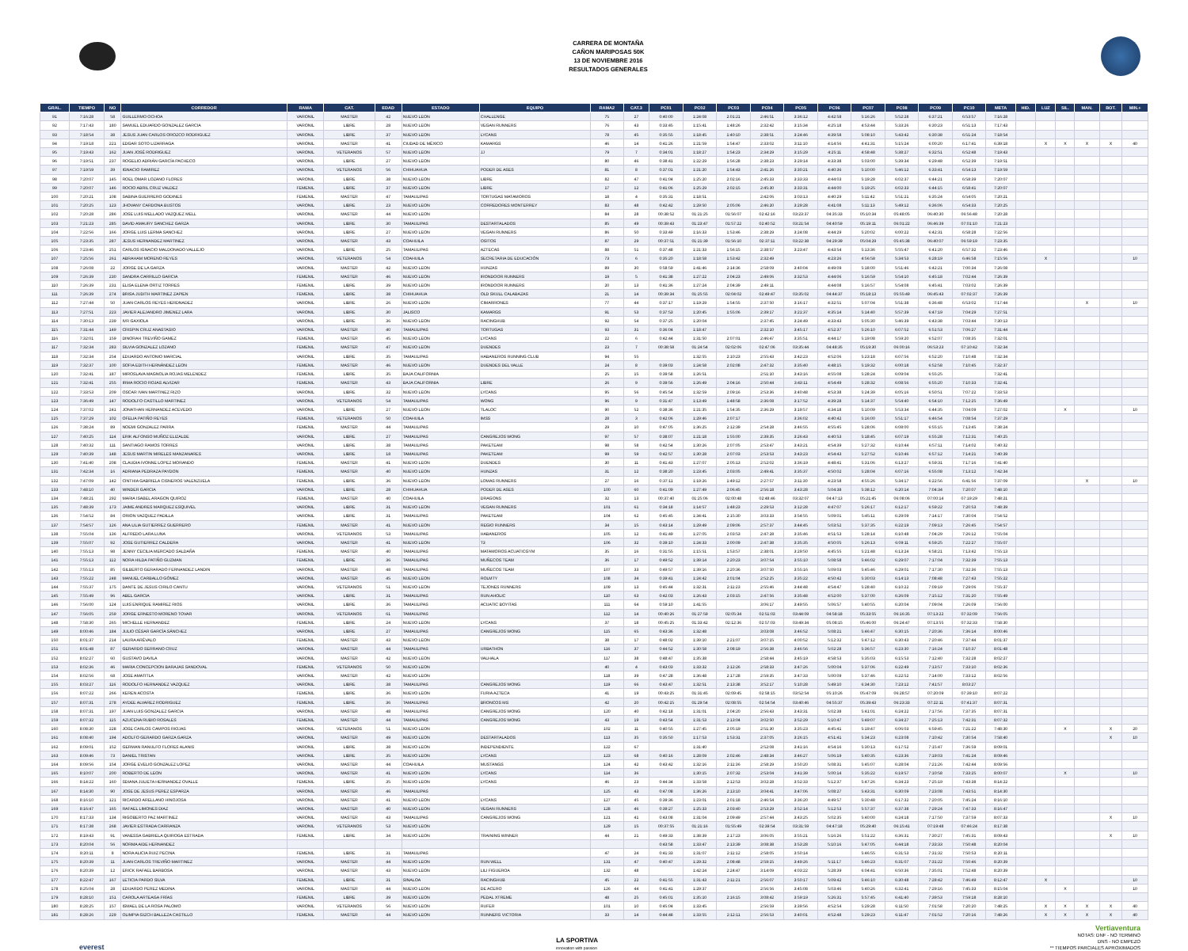CARRERA DE MONTAÑA
CAÑON MARIPOSAS 50K
13 DE NOVIEMBRE 2016
RESULTADOS GENERALES
| GRAL. | TIEMPO | NO | CORREDOR | RAMA | CAT. | EDAD | ESTADO | EQUIPO | RAMA2 | CAT.3 | PC01 | PC02 | PC03 | PC04 | PC05 | PC06 | PC07 | PC08 | PC09 | PC10 | META | HID. | LUZ | SIL. | MAN. | BOT. | MIN.+ |
| --- | --- | --- | --- | --- | --- | --- | --- | --- | --- | --- | --- | --- | --- | --- | --- | --- | --- | --- | --- | --- | --- | --- | --- | --- | --- | --- | --- |
| 91 | 7:16:28 | 58 | GUILLERMO OCHOA | VARONIL | MASTER | 42 | NUEVO LEON | CHALLENGE | 75 | 27 | 0:40:00 | 1:24:08 | 2:01:21 | 2:46:51 | 3:36:12 | 4:42:58 | 5:16:26 | 5:52:28 | 6:37:21 | 6:53:57 | 7:16:28 | | | | | | |
| 92 | 7:17:43 | 180 | SAMUEL EDUARDO GONZALEZ GARCIA | VARONIL | LIBRE | 28 | NUEVO LEON | VEGAN RUNNERS | 76 | 43 | 0:33:45 | 1:15:41 | 1:48:26 | 2:32:42 | 3:15:34 | 4:25:18 | 4:53:44 | 5:33:26 | 6:30:23 | 6:51:13 | 7:17:43 | | | | | | |
| 93 | 7:18:54 | 38 | JESUS JUAN CARLOS OROZCO RODRIGUEZ | VARONIL | LIBRE | 37 | NUEVO LEON | LYCANS | 78 | 45 | 0:35:55 | 1:18:45 | 1:40:10 | 2:38:51 | 3:24:46 | 4:39:58 | 5:08:10 | 5:43:42 | 6:30:38 | 6:51:24 | 7:18:54 | | | | | | |
| 94 | 7:19:18 | 221 | EDGAR SOTO LIZARRAGA | VARONIL | MASTER | 41 | CIUDAD DE MÉXICO | KAMARGS | 46 | 14 | 0:41:26 | 1:21:59 | 1:54:47 | 2:33:02 | 3:11:10 | 4:14:56 | 4:41:31 | 5:15:24 | 6:00:20 | 6:17:41 | 6:39:18 | | X | X | X | X | 40 |
| 95 | 7:19:43 | 162 | JUAN JOSÉ RODRIGUEZ | VARONIL | VETERANOS | 57 | NUEVO LEON | JJ | 79 | 7 | 0:34:01 | 1:18:27 | 1:54:23 | 2:34:29 | 3:15:29 | 4:25:11 | 4:58:48 | 5:38:27 | 6:32:51 | 6:52:48 | 7:19:43 | | | | | | |
| 96 | 7:19:51 | 237 | ROGELIO ADRIÁN GARCÍA PACHECO | VARONIL | LIBRE | 27 | NUEVO LEON | | 80 | 46 | 0:38:41 | 1:22:29 | 1:56:28 | 2:38:23 | 3:29:14 | 4:33:38 | 5:03:00 | 5:39:34 | 6:29:48 | 6:52:39 | 7:19:51 | | | | | | |
| 97 | 7:19:59 | 39 | IGNACIO RAMIREZ | VARONIL | VETERANOS | 56 | CHIHUAHUA | PODER DE ASES | 81 | 8 | 0:37:01 | 1:21:20 | 1:54:43 | 2:41:26 | 3:30:21 | 4:40:36 | 5:10:00 | 5:46:12 | 6:33:41 | 6:54:13 | 7:19:59 | | | | | | |
| 98 | 7:20:07 | 145 | ROEL OMAR LOZANO FLORES | VARONIL | LIBRE | 38 | NUEVO LEON | LIBRE | 82 | 47 | 0:41:04 | 1:25:20 | 2:02:16 | 2:45:33 | 3:33:33 | 4:44:03 | 5:19:28 | 6:02:37 | 6:44:21 | 6:58:39 | 7:20:07 | | | | | | |
| 99 | 7:20:07 | 146 | ROCIO ABRIL CRUZ VALDEZ | FEMENIL | LIBRE | 37 | NUEVO LEON | LIBRE | 17 | 12 | 0:41:06 | 1:25:29 | 2:02:15 | 2:45:30 | 3:33:31 | 4:44:00 | 5:19:25 | 6:02:33 | 6:44:15 | 6:58:41 | 7:20:07 | | | | | | |
| 100 | 7:20:21 | 108 | SABINA GUERRERO GODINES | FEMENIL | MASTER | 47 | TAMAULIPAS | TORTUGAS MATAMOROS | 18 | 4 | 0:35:31 | 1:18:51 | | 2:42:06 | 3:03:13 | 4:40:29 | 5:11:42 | 5:51:21 | 6:35:24 | 6:54:05 | 7:20:21 | | | | | | |
| 101 | 7:20:25 | 123 | JHOVANY CARDONA BUSTOS | VARONIL | LIBRE | 23 | NUEVO LEON | CORREDORES MONTERREY | 83 | 48 | 0:42:42 | 1:29:50 | 2:05:06 | 2:46:20 | 3:29:28 | 4:41:08 | 5:11:13 | 5:49:12 | 6:36:06 | 6:54:33 | 7:20:25 | | | | | | |
| 102 | 7:20:28 | 286 | JOSE LUIS MELLADO VAZQUEZ MELL | VARONIL | MASTER | 44 | NUEVO LEON | | 84 | 28 | 00:38:52 | 01:21:25 | 01:56:07 | 02:42:16 | 03:23:37 | 04:35:33 | 05:10:34 | 05:48:05 | 06:40:30 | 06:56:48 | 7:20:28 | | | | | | |
| 103 | 7:21:23 | 285 | DAVID AMAURY SANCHEZ GARZA | VARONIL | LIBRE | 30 | TAMAULIPAS | DESTARTALADOS | 85 | 49 | 00:39:43 | 01:23:47 | 01:57:22 | 02:40:52 | 03:21:54 | 04:40:59 | 05:19:11 | 06:01:22 | 06:46:39 | 07:01:10 | 7:21:23 | | | | | | |
| 104 | 7:22:56 | 166 | JORGE LUIS LERMA SANCHEZ | VARONIL | LIBRE | 27 | NUEVO LEON | VEGAN RUNNERS | 86 | 50 | 0:33:49 | 1:16:33 | 1:53:46 | 2:38:29 | 3:24:08 | 4:44:29 | 5:20:02 | 6:00:22 | 6:42:31 | 6:58:28 | 7:22:56 | | | | | | |
| 105 | 7:23:35 | 287 | JESUS HERNANDEZ MARTINEZ | VARONIL | MASTER | 43 | COAHUILA | OSITOS | 87 | 29 | 00:37:51 | 01:21:39 | 01:56:10 | 02:37:11 | 03:22:38 | 04:29:39 | 05:04:29 | 05:45:38 | 06:40:07 | 06:59:19 | 7:23:35 | | | | | | |
| 106 | 7:23:46 | 251 | CARLOS IGNACIO MALDONADO VALLEJO | VARONIL | LIBRE | 25 | TAMAULIPAS | AZTECAS | 88 | 51 | 0:37:48 | 1:21:33 | 1:56:15 | 2:38:57 | 3:23:47 | 4:43:54 | 5:13:36 | 5:55:47 | 6:41:20 | 6:57:32 | 7:23:46 | | | | | | |
| 107 | 7:25:56 | 261 | ABRAHAM MORENO REYES | VARONIL | VETERANOS | 54 | COAHUILA | SECRETARIA DE EDUCACIÓN | 73 | 6 | 0:35:20 | 1:18:58 | 1:53:42 | 2:32:49 | | 4:23:26 | 4:56:58 | 5:34:53 | 6:28:19 | 6:46:58 | 7:15:56 | | X | | | | 10 |
| 108 | 7:26:08 | 22 | JORGE DE LA GARZA | VARONIL | MASTER | 42 | NUEVO LEON | HUNZAS | 89 | 30 | 0:58:59 | 1:41:46 | 2:14:36 | 2:58:09 | 3:40:04 | 4:49:09 | 5:18:00 | 5:51:46 | 6:42:21 | 7:00:34 | 7:26:08 | | | | | | |
| 109 | 7:26:39 | 230 | SANDRA CARRILLO GARCIA | FEMENIL | MASTER | 46 | NUEVO LEON | IRONDOOR RUNNERS | 19 | 5 | 0:41:38 | 1:27:22 | 2:04:23 | 2:49:06 | 3:32:53 | 4:44:06 | 5:16:59 | 5:54:10 | 6:45:18 | 7:02:44 | 7:26:39 | | | | | | |
| 110 | 7:26:39 | 231 | ELISA ELENA ORTIZ TORRES | FEMENIL | LIBRE | 39 | NUEVO LEON | IRONDOOR RUNNERS | 20 | 13 | 0:41:36 | 1:27:24 | 2:04:39 | 2:49:11 | | 4:44:08 | 5:16:57 | 5:54:08 | 6:45:41 | 7:03:02 | 7:26:39 | | | | | | |
| 111 | 7:26:39 | 274 | BRISA JUDITH MARTINEZ ZAPIEN | FEMENIL | LIBRE | 38 | CHIHUAHUA | OLD SKULL CALABAZAS | 21 | 14 | 00:39:34 | 01:25:55 | 02:04:02 | 02:49:47 | 03:35:02 | 04:44:37 | 05:18:13 | 05:55:49 | 06:45:43 | 07:02:37 | 7:26:39 | | | | | | |
| 112 | 7:27:44 | 50 | JUAN CARLOS REYES HERDNADEZ | VARONIL | LIBRE | 26 | NUEVO LEON | CIMARRONES | 77 | 44 | 0:37:17 | 1:19:29 | 1:54:55 | 2:37:50 | 3:16:17 | 4:32:51 | 5:07:04 | 5:51:38 | 6:36:48 | 6:53:02 | 7:17:44 | | | | X | | 10 |
| 113 | 7:27:51 | 223 | JAVIER ALEJANDRO JIMENEZ LARA | VARONIL | LIBRE | 30 | JALISCO | KAMARGS | 91 | 53 | 0:37:53 | 1:20:45 | 1:55:06 | 2:39:17 | 3:21:37 | 4:35:14 | 5:14:40 | 5:57:39 | 6:47:19 | 7:04:29 | 7:27:51 | | | | | | |
| 114 | 7:30:13 | 239 | IVR GAXIOLA | VARONIL | LIBRE | 36 | NUEVO LEON | RACINGHUB | 92 | 54 | 0:37:25 | 1:20:04 | | 2:37:45 | 3:24:49 | 4:33:43 | 5:05:30 | 5:46:39 | 6:43:38 | 7:03:44 | 7:30:13 | | | | | | |
| 115 | 7:31:44 | 149 | CRISPIN CRUZ ANASTASIO | VARONIL | MASTER | 40 | TAMAULIPAS | TORTUGAS | 93 | 31 | 0:36:04 | 1:18:47 | | 2:32:10 | 3:45:17 | 4:52:37 | 5:26:10 | 6:07:52 | 6:51:53 | 7:06:27 | 7:31:44 | | | | | | |
| 116 | 7:32:01 | 159 | DINORAH TREVIÑO GAMEZ | FEMENIL | MASTER | 45 | NUEVO LEON | LYCANS | 22 | 6 | 0:42:44 | 1:31:50 | 2:07:01 | 2:46:47 | 3:35:51 | 4:44:17 | 5:19:08 | 5:59:20 | 6:52:07 | 7:08:35 | 7:32:01 | | | | | | |
| 117 | 7:32:34 | 283 | SILVIA GONZALEZ LOZANO | FEMENIL | MASTER | 47 | NUEVO LEON | DUENDES | 23 | 7 | 00:38:58 | 01:24:54 | 02:02:06 | 02:47:06 | 03:35:44 | 04:48:35 | 05:19:30 | 06:00:16 | 06:53:23 | 07:10:42 | 7:32:34 | | | | | | |
| 118 | 7:32:34 | 254 | EDUARDO ANTONIO MARCIAL | VARONIL | LIBRE | 35 | TAMAULIPAS | HABANEROS RUNNING CLUB | 94 | 55 | | 1:32:55 | 2:10:23 | 2:55:43 | 3:42:23 | 4:52:06 | 5:23:18 | 6:07:56 | 6:52:20 | 7:10:48 | 7:32:34 | | | | | | |
| 119 | 7:32:37 | 100 | SOFIA EDITH HERNÁNDEZ LEON | FEMENIL | MASTER | 46 | NUEVO LEON | DUENDES DEL VALLE | 24 | 8 | 0:39:03 | 1:24:58 | 2:02:08 | 2:47:32 | 3:35:40 | 4:48:15 | 5:19:32 | 6:00:18 | 6:52:58 | 7:10:45 | 7:32:37 | | | | | | |
| 120 | 7:32:41 | 187 | MIROSLAVA MAGNOLIA ROJAS MELENDEZ | FEMENIL | LIBRE | 35 | BAJA CALIFORNIA | | 25 | 15 | 0:39:58 | 1:26:51 | | 2:51:10 | 3:43:16 | 4:55:08 | 5:28:24 | 6:09:04 | 6:55:25 | | 7:32:41 | | | | | | |
| 121 | 7:32:41 | 255 | IRMA ROCIO ROJAS ALVIZAR | FEMENIL | MASTER | 43 | BAJA CALIFORNIA | LIBRE | 26 | 9 | 0:39:56 | 1:26:49 | 2:04:16 | 2:50:44 | 3:43:11 | 4:54:49 | 5:28:32 | 6:08:56 | 6:55:20 | 7:10:33 | 7:32:41 | | | | | | |
| 122 | 7:33:53 | 209 | OSCAR IVAN MARTINEZ RIZO | VARONIL | LIBRE | 32 | NUEVO LEON | LYCANS | 95 | 56 | 0:45:54 | 1:32:59 | 2:09:16 | 2:53:36 | 3:40:48 | 4:53:38 | 5:24:39 | 6:05:16 | 6:50:51 | 7:07:22 | 7:33:53 | | | | | | |
| 123 | 7:36:49 | 147 | RODOLFO CASTILLO MARTINEZ | VARONIL | VETERANOS | 54 | TAMAULIPAS | WONG | 96 | 9 | 0:31:47 | 1:13:49 | 1:48:58 | 2:36:08 | 3:17:52 | 4:39:28 | 5:14:37 | 5:54:40 | 6:54:10 | 7:12:25 | 7:36:49 | | | | | | |
| 124 | 7:37:02 | 241 | JONATHAN HERNANDEZ ACEVEDO | VARONIL | LIBRE | 27 | NUEVO LEON | TLALOC | 90 | 52 | 0:38:36 | 1:21:35 | 1:54:35 | 2:36:29 | 3:19:57 | 4:34:18 | 5:10:09 | 5:53:34 | 6:44:35 | 7:04:09 | 7:27:02 | | | X | | | 10 |
| 125 | 7:37:29 | 102 | OFELIA PATIÑO REYES | FEMENIL | VETERANOS | 50 | COAHUILA | IMSS | 28 | 3 | 0:42:06 | 1:29:46 | 2:07:17 | | 3:36:02 | 4:40:42 | 5:16:00 | 5:51:17 | 6:46:54 | 7:08:54 | 7:37:29 | | | | | | |
| 126 | 7:38:24 | 89 | NOEMI GONZALEZ PARRA | FEMENIL | MASTER | 44 | TAMAULIPAS | | 29 | 10 | 0:47:05 | 1:36:25 | 2:12:39 | 2:54:28 | 3:46:55 | 4:55:45 | 5:28:06 | 6:08:00 | 6:55:15 | 7:13:45 | 7:38:24 | | | | | | |
| 127 | 7:40:25 | 114 | ERIK ALFONSO MUÑOZ ELIZALDE | VARONIL | LIBRE | 27 | TAMAULIPAS | CANGREJOS WONG | 97 | 57 | 0:38:07 | 1:21:18 | 1:55:00 | 2:39:35 | 3:26:43 | 4:40:53 | 5:18:45 | 6:07:19 | 6:55:28 | 7:12:31 | 7:40:25 | | | | | | |
| 128 | 7:40:32 | 111 | SANTIAGO RAMOS TORRES | VARONIL | LIBRE | 38 | TAMAULIPAS | PAKETEAM | 98 | 58 | 0:42:54 | 1:30:26 | 2:07:05 | 2:53:47 | 3:43:21 | 4:54:39 | 5:27:32 | 6:10:44 | 6:57:11 | 7:14:02 | 7:40:32 | | | | | | |
| 129 | 7:40:39 | 148 | JESUS MARTIN MIRELES MANZANARES | VARONIL | LIBRE | 18 | TAMAULIPAS | PAKETEAM | 99 | 59 | 0:42:57 | 1:30:28 | 2:07:03 | 2:53:53 | 3:43:23 | 4:54:43 | 5:27:52 | 6:10:46 | 6:57:12 | 7:14:21 | 7:40:39 | | | | | | |
| 130 | 7:41:40 | 208 | CLAUDIA IVONNE LOPEZ MORANDO | FEMENIL | MASTER | 41 | NUEVO LEON | DUENDES | 30 | 11 | 0:41:43 | 1:27:07 | 2:05:13 | 2:52:02 | 3:36:19 | 4:48:41 | 5:31:06 | 6:13:27 | 6:59:31 | 7:17:16 | 7:41:40 | | | | | | |
| 131 | 7:42:34 | 16 | ADRIANA PEDRAZA PAYDON | FEMENIL | MASTER | 40 | NUEVO LEON | HUNZAS | 31 | 12 | 0:38:20 | 1:23:45 | 2:03:05 | 2:49:41 | 3:35:37 | 4:50:02 | 5:28:04 | 6:07:16 | 6:55:08 | 7:13:12 | 7:42:34 | | | | | | |
| 132 | 7:47:09 | 142 | CINTHIA GABRIELA CISNEROS VALENZUELA | FEMENIL | LIBRE | 36 | NUEVO LEON | LOMAS RUNNERS | 27 | 16 | 0:37:11 | 1:19:26 | 1:49:12 | 2:27:57 | 3:11:30 | 4:23:58 | 4:55:26 | 5:34:17 | 6:22:56 | 6:41:56 | 7:37:09 | | | | X | | 10 |
| 133 | 7:48:10 | 40 | WINDER GARCIA | VARONIL | LIBRE | 28 | CHIHUAHUA | PODER DE ASES | 100 | 60 | 0:41:09 | 1:27:49 | 2:06:45 | 2:56:18 | 3:43:28 | 5:04:38 | 5:38:12 | 6:20:14 | 7:04:34 | 7:20:07 | 7:48:10 | | | | | | |
| 134 | 7:48:21 | 292 | MARIA ISABEL ARAGON QUIROZ | FEMENIL | MASTER | 40 | COAHUILA | DRAGONS | 32 | 13 | 00:37:40 | 01:25:06 | 02:00:48 | 02:48:46 | 03:32:07 | 04:47:13 | 05:21:45 | 06:08:06 | 07:00:14 | 07:19:29 | 7:48:21 | | | | | | |
| 135 | 7:48:39 | 173 | JAIME ANDRES MARQUEZ ESQUIVEL | VARONIL | LIBRE | 31 | NUEVO LEON | VEGAN RUNNERS | 101 | 61 | 0:34:18 | 1:14:57 | 1:48:23 | 2:29:53 | 3:12:28 | 4:47:07 | 5:26:17 | 6:12:17 | 6:59:22 | 7:20:53 | 7:48:39 | | | | | | |
| 136 | 7:54:52 | 84 | ORION VAZQUEZ PADILLA | VARONIL | LIBRE | 31 | TAMAULIPAS | PAKETEAM | 104 | 62 | 0:45:45 | 1:34:41 | 2:15:30 | 3:03:33 | 3:54:55 | 5:09:01 | 5:45:11 | 6:29:09 | 7:14:17 | 7:30:04 | 7:54:52 | | | | | | |
| 137 | 7:54:57 | 126 | ANA LILIA GUTIERREZ GUERRERO | FEMENIL | MASTER | 41 | NUEVO LEON | REGIO RUNNERS | 34 | 15 | 0:43:14 | 1:29:49 | 2:09:06 | 2:57:37 | 3:44:45 | 5:03:52 | 5:37:35 | 6:22:19 | 7:09:13 | 7:26:45 | 7:54:57 | | | | | | |
| 138 | 7:55:04 | 136 | ALFREDO LARA LUNA | VARONIL | VETERANOS | 53 | TAMAULIPAS | HABANEROS | 105 | 12 | 0:41:49 | 1:27:05 | 2:03:53 | 2:47:28 | 3:35:46 | 4:51:53 | 5:28:14 | 6:10:48 | 7:04:29 | 7:26:12 | 7:55:04 | | | | | | |
| 139 | 7:55:07 | 92 | JOSE GUTIERREZ CALDERA | VARONIL | MASTER | 41 | NUEVO LEON | T3 | 106 | 32 | 0:39:10 | 1:24:33 | 2:00:09 | 2:47:38 | 3:35:35 | 4:50:05 | 5:26:13 | 6:09:11 | 6:59:25 | 7:22:27 | 7:55:07 | | | | | | |
| 140 | 7:55:13 | 98 | JENNY CECILIA MERCADO SALDAÑA | FEMENIL | MASTER | 40 | TAMAULIPAS | MATAMOROS ACUATICGYM | 35 | 16 | 0:31:55 | 1:15:51 | 1:53:57 | 2:38:01 | 3:29:50 | 4:45:55 | 5:21:48 | 6:13:24 | 6:58:21 | 7:13:42 | 7:55:13 | | | | | | |
| 141 | 7:55:13 | 112 | NORA HILDA PATIÑO GUZMAN | FEMENIL | LIBRE | 36 | TAMAULIPAS | MUÑECOS TEAM | 36 | 17 | 0:49:52 | 1:39:14 | 2:20:23 | 3:07:54 | 3:55:10 | 5:08:58 | 5:46:02 | 6:29:07 | 7:17:04 | 7:32:39 | 7:55:13 | | | | | | |
| 142 | 7:55:13 | 85 | GILBERTO GERARADO FERNANDEZ LANDIN | VARONIL | MASTER | 48 | TAMAULIPAS | MUÑECOS TEAM | 107 | 33 | 0:49:57 | 1:39:16 | 2:20:36 | 3:07:50 | 3:55:16 | 5:09:03 | 5:45:46 | 6:29:01 | 7:17:30 | 7:32:36 | 7:55:13 | | | | | | |
| 143 | 7:55:22 | 248 | MANUEL CARBALLO GÓMEZ | VARONIL | MASTER | 45 | NUEVO LEON | ROLMTY | 108 | 34 | 0:39:41 | 1:24:42 | 2:01:04 | 2:52:25 | 3:35:22 | 4:50:42 | 5:30:03 | 6:14:13 | 7:08:48 | 7:27:43 | 7:55:22 | | | | | | |
| 144 | 7:55:37 | 175 | DANTE DE JESUS CIRILO CANTU | VARONIL | VETERANOS | 51 | NUEVO LEON | TEJONES RUNNERS | 109 | 13 | 0:45:44 | 1:32:31 | 2:11:23 | 2:55:46 | 3:44:48 | 4:54:47 | 5:28:40 | 6:10:22 | 7:09:19 | 7:29:06 | 7:55:37 | | | | | | |
| 145 | 7:55:49 | 96 | ABEL GARCIA | VARONIL | LIBRE | 31 | TAMAULIPAS | RUN AHOLIC | 110 | 63 | 0:42:03 | 1:26:43 | 2:03:15 | 2:47:56 | 3:35:48 | 4:52:00 | 5:37:00 | 6:26:09 | 7:15:12 | 7:31:20 | 7:55:49 | | | | | | |
| 146 | 7:56:00 | 124 | LUIS ENRIQUE RAMIREZ RIOS | VARONIL | LIBRE | 36 | TAMAULIPAS | ACUATIC BOYITAS | 111 | 64 | 0:59:10 | 1:41:55 | | 3:06:17 | 3:49:55 | 5:06:57 | 5:40:55 | 6:20:04 | 7:09:04 | 7:26:09 | 7:56:00 | | | | | | |
| 147 | 7:56:05 | 259 | JORGE ERNESTO MORENO TOVAR | VARONIL | VETERANOS | 61 | TAMAULIPAS | | 112 | 14 | 00:40:26 | 01:27:59 | 02:05:34 | 02:51:03 | 03:44:09 | 04:58:18 | 05:33:55 | 06:16:35 | 07:13:22 | 07:32:09 | 7:56:05 | | | | | | |
| 148 | 7:58:30 | 265 | MICHELLE HERNANDEZ | FEMENIL | LIBRE | 24 | NUEVO LEON | LYCANS | 37 | 18 | 00:45:25 | 01:33:42 | 02:12:36 | 02:57:03 | 03:49:34 | 05:08:15 | 05:46:00 | 06:24:47 | 07:13:55 | 07:32:33 | 7:58:30 | | | | | | |
| 149 | 8:00:46 | 184 | JULIO CÉSAR GARCÍA SÁNCHEZ | VARONIL | LIBRE | 27 | TAMAULIPAS | CANGREJOS WONG | 115 | 65 | 0:43:36 | 1:32:48 | | 3:03:08 | 3:46:52 | 5:08:21 | 5:46:47 | 6:30:15 | 7:20:36 | 7:36:14 | 8:00:46 | | | | | | |
| 150 | 8:01:37 | 214 | LAURA ARÉVALO | FEMENIL | MASTER | 43 | NUEVO LEON | | 38 | 17 | 0:48:02 | 1:39:10 | 2:21:07 | 3:07:15 | 4:00:52 | 5:12:32 | 5:47:12 | 6:30:43 | 7:20:46 | 7:37:44 | 8:01:37 | | | | | | |
| 151 | 8:01:48 | 87 | GERARDO SERRANO CRUZ | VARONIL | MASTER | 44 | TAMAULIPAS | URBATHON | 116 | 37 | 0:44:52 | 1:30:58 | 2:08:19 | 2:56:38 | 3:46:56 | 5:02:28 | 5:36:57 | 6:23:30 | 7:16:24 | 7:10:37 | 8:01:48 | | | | | | |
| 152 | 8:02:27 | 60 | GUSTAVO DAVILA | VARONIL | MASTER | 42 | NUEVO LEON | VALHALA | 117 | 38 | 0:48:47 | 1:35:38 | | 2:58:44 | 3:45:19 | 4:58:53 | 5:35:03 | 6:15:53 | 7:12:40 | 7:32:28 | 8:02:27 | | | | | | |
| 153 | 8:02:36 | 46 | MARIA CONCEPCION BARAJAS SANDOVAL | FEMENIL | VETERANOS | 50 | NUEVO LEON | | 40 | 4 | 0:43:03 | 1:33:32 | 2:12:26 | 2:58:33 | 3:47:26 | 5:00:04 | 5:37:06 | 6:22:49 | 7:13:57 | 7:33:10 | 8:02:36 | | | | | | |
| 154 | 8:02:56 | 68 | JOSE AMATITLA | VARONIL | MASTER | 42 | NUEVO LEON | | 118 | 39 | 0:47:28 | 1:36:48 | 2:17:28 | 2:59:35 | 3:47:33 | 5:00:09 | 5:37:46 | 6:22:52 | 7:14:00 | 7:33:12 | 8:02:56 | | | | | | |
| 155 | 8:03:27 | 116 | RODOLFO HERNANDEZ VAZQUEZ | VARONIL | LIBRE | 38 | TAMAULIPAS | CANGREJOS WONG | 119 | 66 | 0:43:47 | 1:32:51 | 2:13:38 | 3:52:17 | 5:10:28 | 5:49:10 | 6:34:30 | 7:23:12 | 7:41:57 | 8:03:27 | | | | | | | |
| 156 | 8:07:22 | 266 | KEREN ACOSTA | FEMENIL | LIBRE | 36 | NUEVO LEON | FURIA AZTECA | 41 | 19 | 00:43:25 | 01:31:45 | 02:09:45 | 02:58:15 | 03:52:54 | 05:10:26 | 05:47:09 | 06:28:57 | 07:20:09 | 07:39:10 | 8:07:22 | | | | | | |
| 157 | 8:07:31 | 278 | AYDEE ALVAREZ RODRIGUEZ | FEMENIL | LIBRE | 36 | TAMAULIPAS | BRONCOS MS | 42 | 20 | 00:42:15 | 01:29:54 | 02:08:55 | 02:54:54 | 03:40:46 | 04:55:37 | 05:39:43 | 06:23:33 | 07:22:11 | 07:41:37 | 8:07:31 | | | | | | |
| 158 | 8:07:31 | 197 | JUAN LUIS GONZALEZ GARCIA | VARONIL | MASTER | 48 | TAMAULIPAS | CANGREJOS WONG | 120 | 40 | 0:42:18 | 1:31:01 | 2:04:20 | 2:56:43 | 3:43:31 | 5:02:38 | 5:41:01 | 6:24:22 | 7:17:56 | 7:37:35 | 8:07:31 | | | | | | |
| 159 | 8:07:32 | 115 | AZUCENA RUBIO ROSALES | FEMENIL | MASTER | 44 | TAMAULIPAS | CANGREJOS WONG | 43 | 19 | 0:43:54 | 1:31:53 | 2:13:04 | 3:02:50 | 3:52:29 | 5:10:47 | 5:49:07 | 6:34:27 | 7:25:13 | 7:42:31 | 8:07:32 | | | | | | |
| 160 | 8:08:30 | 228 | JOSE CARLOS CAMPOS RIOJAS | VARONIL | VETERANOS | 51 | NUEVO LEON | | 102 | 11 | 0:40:55 | 1:27:45 | 2:05:19 | 2:51:30 | 3:35:23 | 4:45:41 | 5:19:47 | 6:06:03 | 6:59:45 | 7:21:22 | 7:48:30 | | | X | | X | 20 |
| 161 | 8:08:40 | 194 | ADOLFO GERARDO GARZA GARZA | VARONIL | MASTER | 49 | NUEVO LEON | DESTARTALADOS | 113 | 35 | 0:35:50 | 1:17:53 | 1:53:31 | 2:37:05 | 3:26:15 | 4:51:41 | 5:34:23 | 6:23:08 | 7:10:42 | 7:30:54 | 7:58:40 | | | | | X | 10 |
| 162 | 8:09:01 | 152 | GERMAN RANULFO FLORES ALANIS | VARONIL | LIBRE | 38 | NUEVO LEON | INDEPENDIENTE | 122 | 67 | | 1:31:40 | | 2:52:08 | 3:41:16 | 4:54:16 | 5:30:13 | 6:17:52 | 7:15:47 | 7:36:59 | 8:09:01 | | | | | | |
| 163 | 8:09:46 | 73 | DANIEL TRISTAN | VARONIL | LIBRE | 35 | NUEVO LEON | LYCANS | 123 | 68 | 0:40:16 | 1:28:09 | 2:02:46 | 2:48:34 | 3:46:27 | 5:06:19 | 5:40:35 | 6:23:36 | 7:19:03 | 7:41:24 | 8:09:46 | | | | | | |
| 164 | 8:09:56 | 154 | JORGE EVELIO GONZALEZ LOPEZ | VARONIL | MASTER | 44 | COAHUILA | MUSTANGS | 124 | 42 | 0:43:42 | 1:32:16 | 2:11:36 | 2:58:29 | 3:50:20 | 5:08:31 | 5:45:07 | 6:28:04 | 7:21:26 | 7:42:44 | 8:09:56 | | | | | | |
| 165 | 8:10:07 | 200 | ROBERTO DE LEON | VARONIL | MASTER | 41 | NUEVO LEON | LYCANS | 114 | 36 | | 1:30:15 | 2:07:32 | 2:53:04 | 3:41:39 | 5:00:14 | 5:35:22 | 6:19:57 | 7:10:58 | 7:33:25 | 8:00:07 | | | X | | | 10 |
| 166 | 8:14:22 | 160 | SDIANA JULIETA HERNANDEZ OVALLE | FEMENIL | LIBRE | 35 | NUEVO LEON | LYCANS | 46 | 23 | 0:44:34 | 1:33:58 | 2:12:53 | 3:02:28 | 3:52:33 | 5:12:37 | 5:47:26 | 6:34:23 | 7:25:19 | 7:43:38 | 8:14:22 | | | | | | |
| 167 | 8:14:30 | 90 | JOSE DE JESUS PEREZ ESPARZA | VARONIL | MASTER | 46 | TAMAULIPAS | | 125 | 43 | 0:47:08 | 1:36:26 | 2:13:10 | 3:04:41 | 3:47:06 | 5:08:27 | 5:43:31 | 6:30:09 | 7:23:08 | 7:43:51 | 8:14:30 | | | | | | |
| 168 | 8:16:10 | 121 | RICARDO ARELLANO HINOJOSA | VARONIL | MASTER | 41 | NUEVO LEON | LYCANS | 127 | 45 | 0:39:36 | 1:23:01 | 2:01:18 | 2:46:54 | 3:36:20 | 4:49:57 | 5:30:48 | 6:17:32 | 7:20:05 | 7:45:24 | 8:16:10 | | | | | | |
| 169 | 8:16:47 | 165 | RAFAEL LIMONES DIAZ | VARONIL | MASTER | 40 | NUEVO LEON | VEGAN RUNNERS | 128 | 46 | 0:39:27 | 1:25:33 | 2:03:40 | 2:53:29 | 3:52:14 | 5:12:53 | 5:57:37 | 6:37:38 | 7:29:24 | 7:47:33 | 8:16:47 | | | | | | |
| 170 | 8:17:33 | 134 | RIGOBERTO PAZ MARTINEZ | VARONIL | MASTER | 43 | TAMAULIPAS | CANGREJOS WONG | 121 | 41 | 0:43:08 | 1:31:04 | 2:09:49 | 2:57:44 | 3:43:25 | 5:02:35 | 5:40:00 | 6:24:18 | 7:17:50 | 7:37:59 | 8:07:33 | | | | | X | 10 |
| 171 | 8:17:38 | 268 | JAVIER ESTRADA CARRANZA | VARONIL | VETERANOS | 53 | NUEVO LEON | | 129 | 15 | 00:37:55 | 01:21:16 | 01:55:49 | 02:39:54 | 03:31:59 | 04:47:18 | 05:29:40 | 06:15:41 | 07:19:48 | 07:46:24 | 8:17:38 | | | | | | |
| 172 | 8:19:43 | 91 | VANESSA GABRIELA QUIROGA ESTRADA | FEMENIL | LIBRE | 34 | NUEVO LEON | TRAINING WINNER | 44 | 21 | 0:49:33 | 1:38:39 | 2:17:23 | 3:06:05 | 3:55:21 | 5:16:26 | 5:51:22 | 6:36:31 | 7:30:27 | 7:45:31 | 8:09:43 | | | | | X | 10 |
| 173 | 8:20:04 | 56 | NORMA AIDE HERNANDEZ | | | | | | | | 0:43:58 | 1:33:47 | 2:13:39 | 3:08:38 | 3:53:28 | 5:10:16 | 5:47:05 | 6:44:18 | 7:33:33 | 7:50:48 | 8:20:04 | | | | | | |
| 174 | 8:20:11 | 8 | NORA ALICIA RUIZ PECINA | FEMENIL | LIBRE | 31 | TAMAULIPAS | | 47 | 24 | 0:41:33 | 1:31:07 | 2:11:12 | 2:58:05 | 3:50:14 | | 5:46:55 | 6:31:53 | 7:31:32 | 7:50:53 | 8:20:11 | | | | | | |
| 175 | 8:20:39 | 11 | JUAN CARLOS TREVIÑO MARTINEZ | VARONIL | MASTER | 44 | NUEVO LEON | RUN WELL | 131 | 47 | 0:40:47 | 1:29:32 | 2:08:48 | 2:59:15 | 3:49:26 | 5:11:17 | 5:46:23 | 6:31:07 | 7:31:22 | 7:50:46 | 8:20:39 | | | | | | |
| 176 | 8:20:39 | 12 | ERICK RAFAEL BARBOSA | VARONIL | MASTER | 43 | NUEVO LEON | LILI FIGUEROA | 132 | 48 | | 1:42:24 | 2:24:47 | 3:14:09 | 4:03:22 | 5:28:39 | 6:04:41 | 6:50:36 | 7:35:01 | 7:52:48 | 8:20:39 | | | | | | |
| 177 | 8:22:47 | 167 | LETICIA PARDO SILVA | FEMENIL | LIBRE | 31 | SINALOA | RACINGHUB | 45 | 22 | 0:41:55 | 1:31:43 | 2:11:21 | 2:56:07 | 3:50:17 | 5:09:42 | 5:46:10 | 6:30:48 | 7:28:42 | 7:46:49 | 8:12:47 | | X | | | | 10 |
| 178 | 8:25:04 | 28 | EDUARDO PEREZ MEDINA | VARONIL | MASTER | 44 | NUEVO LEON | DE ACERO | 126 | 44 | 0:41:41 | 1:29:37 | | 2:56:56 | 3:45:08 | 5:03:46 | 5:40:26 | 6:32:41 | 7:29:16 | 7:45:33 | 8:15:04 | | | X | | | 10 |
| 179 | 8:28:10 | 151 | CAROLA ARTEAGA FRÍAS | FEMENIL | LIBRE | 39 | NUEVO LEON | PEDAL XTREME | 48 | 25 | 0:45:01 | 1:35:10 | 2:16:15 | 3:08:42 | 3:59:19 | 5:26:31 | 5:57:45 | 6:41:40 | 7:39:53 | 7:59:18 | 8:28:10 | | | | | | |
| 180 | 8:28:25 | 157 | ISMAEL DE LA ROSA PALOMO | VARONIL | VETERANOS | 56 | NUEVO LEON | RUFER | 101 | 10 | 0:45:04 | 1:33:45 | | 2:56:59 | 3:39:56 | 4:52:54 | 5:29:28 | 6:11:50 | 7:01:58 | 7:20:20 | 7:48:25 | | X | X | X | X | 40 |
| 181 | 8:28:26 | 229 | OLIMPIA GIZCH BALLEZA CASTILLO | FEMENIL | MASTER | 44 | NUEVO LEON | RUNNERS VICTORIA | 33 | 14 | 0:44:48 | 1:33:55 | 2:12:11 | 2:56:53 | 3:40:01 | 4:52:48 | 5:29:23 | 6:11:47 | 7:01:52 | 7:20:16 | 7:48:26 | | X | X | X | X | 40 |
everest
LA SPORTIVA
innovation with passion
Vertiaventura
NOTAS: DNF - NO TERMINO
DNS - NO EMPEZO
** TIEMPOS PARCIALES APROXIMADOS